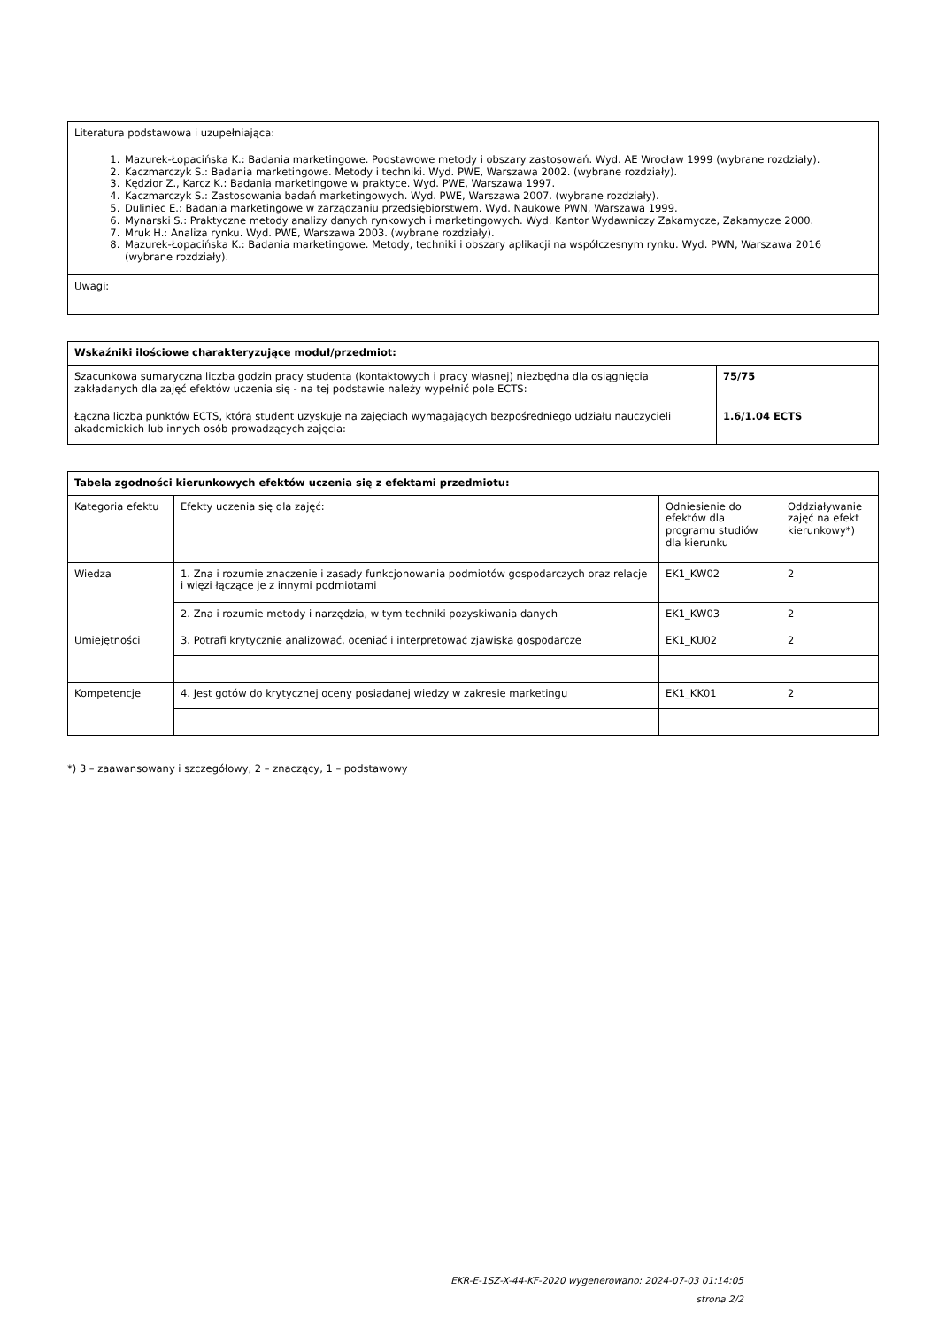| Literatura podstawowa i uzupełniająca: 1. Mazurek-Łopacińska K.: Badania marketingowe. Podstawowe metody i obszary zastosowań. Wyd. AE Wrocław 1999 (wybrane rozdziały). 2. Kaczmarczyk S.: Badania marketingowe. Metody i techniki. Wyd. PWE, Warszawa 2002. (wybrane rozdziały). 3. Kędzior Z., Karcz K.: Badania marketingowe w praktyce. Wyd. PWE, Warszawa 1997. 4. Kaczmarczyk S.: Zastosowania badań marketingowych. Wyd. PWE, Warszawa 2007. (wybrane rozdziały). 5. Duliniec E.: Badania marketingowe w zarządzaniu przedsiębiorstwem. Wyd. Naukowe PWN, Warszawa 1999. 6. Mynarski S.: Praktyczne metody analizy danych rynkowych i marketingowych. Wyd. Kantor Wydawniczy Zakamycze, Zakamycze 2000. 7. Mruk H.: Analiza rynku. Wyd. PWE, Warszawa 2003. (wybrane rozdziały). 8. Mazurek-Łopacińska K.: Badania marketingowe. Metody, techniki i obszary aplikacji na współczesnym rynku. Wyd. PWN, Warszawa 2016 (wybrane rozdziały). |
| Uwagi: |
| Wskaźniki ilościowe charakteryzujące moduł/przedmiot: | |
| --- | --- |
| Szacunkowa sumaryczna liczba godzin pracy studenta (kontaktowych i pracy własnej) niezbędna dla osiągnięcia zakładanych dla zajęć efektów uczenia się - na tej podstawie należy wypełnić pole ECTS: | 75/75 |
| Łączna liczba punktów ECTS, którą student uzyskuje na zajęciach wymagających bezpośredniego udziału nauczycieli akademickich lub innych osób prowadzących zajęcia: | 1.6/1.04 ECTS |
| Tabela zgodności kierunkowych efektów uczenia się z efektami przedmiotu: | | | |
| --- | --- | --- | --- |
| Kategoria efektu | Efekty uczenia się dla zajęć: | Odniesienie do efektów dla programu studiów dla kierunku | Oddziaływanie zajęć na efekt kierunkowy*) |
| Wiedza | 1. Zna i rozumie znaczenie i zasady funkcjonowania podmiotów gospodarczych oraz relacje i więzi łączące je z innymi podmiotami | EK1_KW02 | 2 |
| | 2. Zna i rozumie metody i narzędzia, w tym techniki pozyskiwania danych | EK1_KW03 | 2 |
| Umiejętności | 3. Potrafi krytycznie analizować, oceniać i interpretować zjawiska gospodarcze | EK1_KU02 | 2 |
| Kompetencje | 4. Jest gotów do krytycznej oceny posiadanej wiedzy w zakresie marketingu | EK1_KK01 | 2 |
*) 3 – zaawansowany i szczegółowy, 2 – znaczący, 1 – podstawowy
EKR-E-1SZ-X-44-KF-2020 wygenerowano: 2024-07-03 01:14:05
strona 2/2